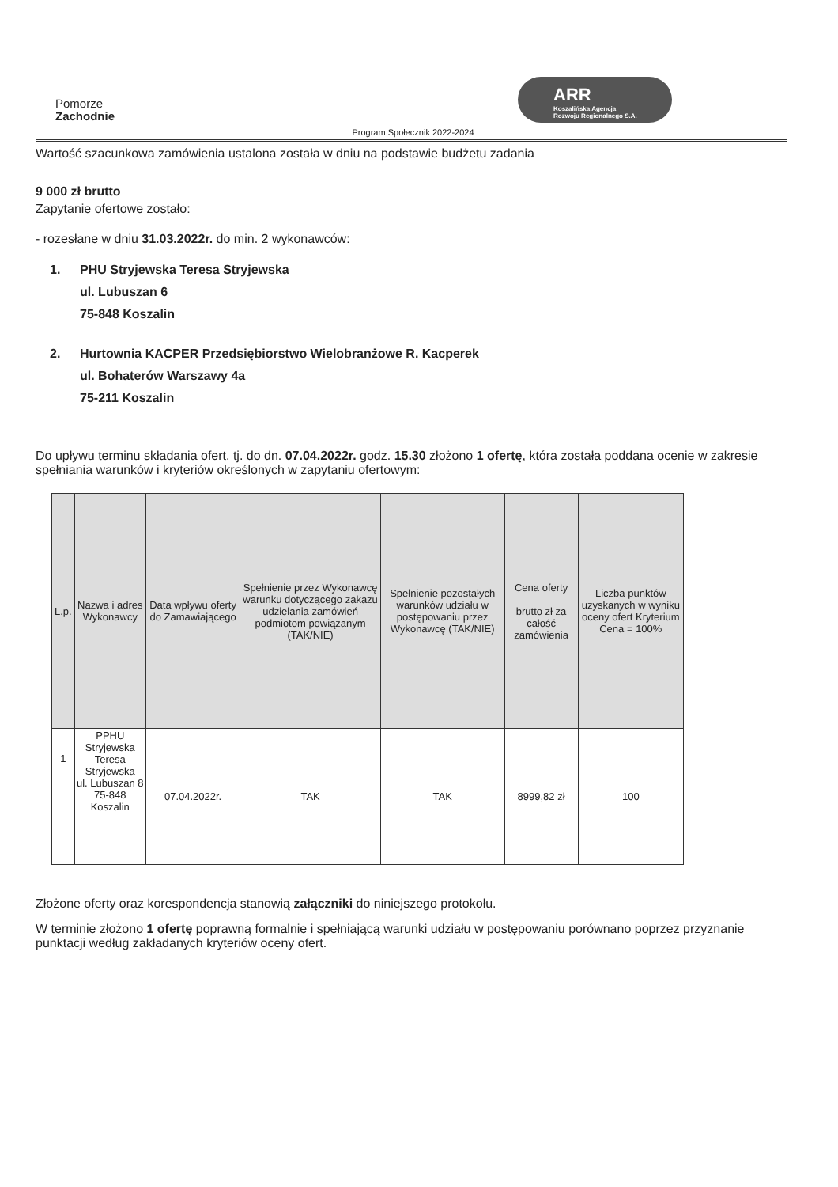Pomorze
Zachodnie
ARR
Koszalińska Agencja
Rozwoju Regionalnego S.A.
Program Społecznik 2022-2024
Wartość szacunkowa zamówienia ustalona została w dniu na podstawie budżetu zadania
9 000 zł brutto
Zapytanie ofertowe zostało:
- rozesłane w dniu 31.03.2022r. do min. 2 wykonawców:
1. PHU Stryjewska Teresa Stryjewska
ul. Lubuszan 6
75-848 Koszalin
2. Hurtownia KACPER Przedsiębiorstwo Wielobranżowe R. Kacperek
ul. Bohaterów Warszawy 4a
75-211 Koszalin
Do upływu terminu składania ofert, tj. do dn. 07.04.2022r. godz. 15.30 złożono 1 ofertę, która została poddana ocenie w zakresie spełniania warunków i kryteriów określonych w zapytaniu ofertowym:
| L.p. | Nazwa i adres Wykonawcy | Data wpływu oferty do Zamawiającego | Spełnienie przez Wykonawcę warunku dotyczącego zakazu udzielania zamówień podmiotom powiązanym (TAK/NIE) | Spełnienie pozostałych warunków udziału w postępowaniu przez Wykonawcę (TAK/NIE) | Cena oferty brutto zł za całość zamówienia | Liczba punktów uzyskanych w wyniku oceny ofert Kryterium Cena = 100% |
| --- | --- | --- | --- | --- | --- | --- |
| 1 | PPHU Stryjewska Teresa Stryjewska ul. Lubuszan 8 75-848 Koszalin | 07.04.2022r. | TAK | TAK | 8999,82 zł | 100 |
Złożone oferty oraz korespondencja stanowią załączniki do niniejszego protokołu.
W terminie złożono 1 ofertę poprawną formalnie i spełniającą warunki udziału w postępowaniu porównano poprzez przyznanie punktacji według zakładanych kryteriów oceny ofert.